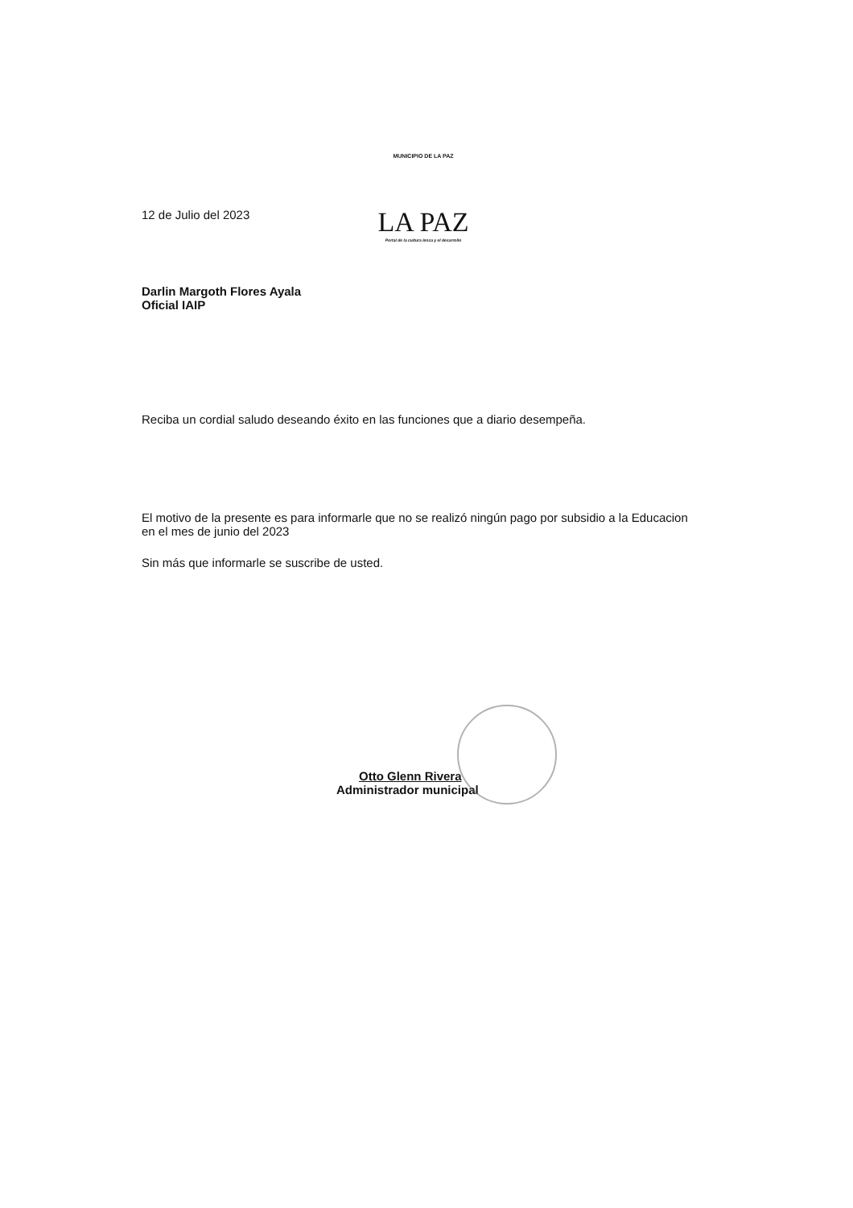12 de Julio del 2023
MUNICIPIO DE LA PAZ
LA PAZ
Portal de la cultura lenca y el desarrollo
Darlin Margoth Flores Ayala
Oficial IAIP
Reciba un cordial saludo deseando éxito en las funciones que a diario desempeña.
El motivo de la presente es para informarle que no se realizó ningún pago por subsidio a la Educacion en el mes de junio del 2023
Sin más que informarle se suscribe de usted.
Otto Glenn Rivera
Administrador municipal